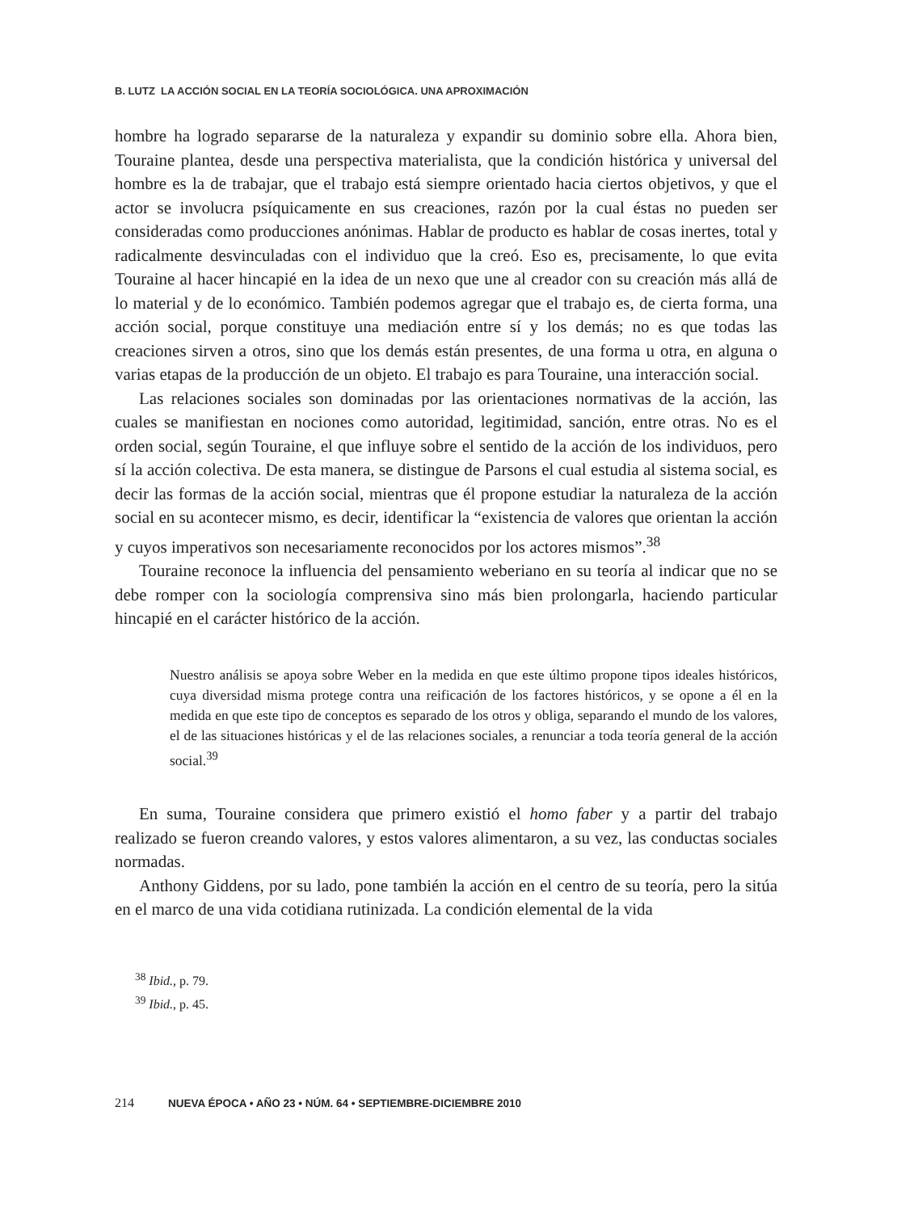B. LUTZ LA ACCIÓN SOCIAL EN LA TEORÍA SOCIOLÓGICA. UNA APROXIMACIÓN
hombre ha logrado separarse de la naturaleza y expandir su dominio sobre ella. Ahora bien, Touraine plantea, desde una perspectiva materialista, que la condición histórica y universal del hombre es la de trabajar, que el trabajo está siempre orientado hacia ciertos objetivos, y que el actor se involucra psíquicamente en sus creaciones, razón por la cual éstas no pueden ser consideradas como producciones anónimas. Hablar de producto es hablar de cosas inertes, total y radicalmente desvinculadas con el individuo que la creó. Eso es, precisamente, lo que evita Touraine al hacer hincapié en la idea de un nexo que une al creador con su creación más allá de lo material y de lo económico. También podemos agregar que el trabajo es, de cierta forma, una acción social, porque constituye una mediación entre sí y los demás; no es que todas las creaciones sirven a otros, sino que los demás están presentes, de una forma u otra, en alguna o varias etapas de la producción de un objeto. El trabajo es para Touraine, una interacción social.
Las relaciones sociales son dominadas por las orientaciones normativas de la acción, las cuales se manifiestan en nociones como autoridad, legitimidad, sanción, entre otras. No es el orden social, según Touraine, el que influye sobre el sentido de la acción de los individuos, pero sí la acción colectiva. De esta manera, se distingue de Parsons el cual estudia al sistema social, es decir las formas de la acción social, mientras que él propone estudiar la naturaleza de la acción social en su acontecer mismo, es decir, identificar la “existencia de valores que orientan la acción y cuyos imperativos son necesariamente reconocidos por los actores mismos”.<sup>38</sup>
Touraine reconoce la influencia del pensamiento weberiano en su teoría al indicar que no se debe romper con la sociología comprensiva sino más bien prolongarla, haciendo particular hincapié en el carácter histórico de la acción.
Nuestro análisis se apoya sobre Weber en la medida en que este último propone tipos ideales históricos, cuya diversidad misma protege contra una reificación de los factores históricos, y se opone a él en la medida en que este tipo de conceptos es separado de los otros y obliga, separando el mundo de los valores, el de las situaciones históricas y el de las relaciones sociales, a renunciar a toda teoría general de la acción social.<sup>39</sup>
En suma, Touraine considera que primero existió el homo faber y a partir del trabajo realizado se fueron creando valores, y estos valores alimentaron, a su vez, las conductas sociales normadas.
Anthony Giddens, por su lado, pone también la acción en el centro de su teoría, pero la sitúa en el marco de una vida cotidiana rutinizada. La condición elemental de la vida
<sup>38</sup> Ibid., p. 79.
<sup>39</sup> Ibid., p. 45.
214 NUEVA ÉPOCA • AÑO 23 • NÚM. 64 • SEPTIEMBRE-DICIEMBRE 2010